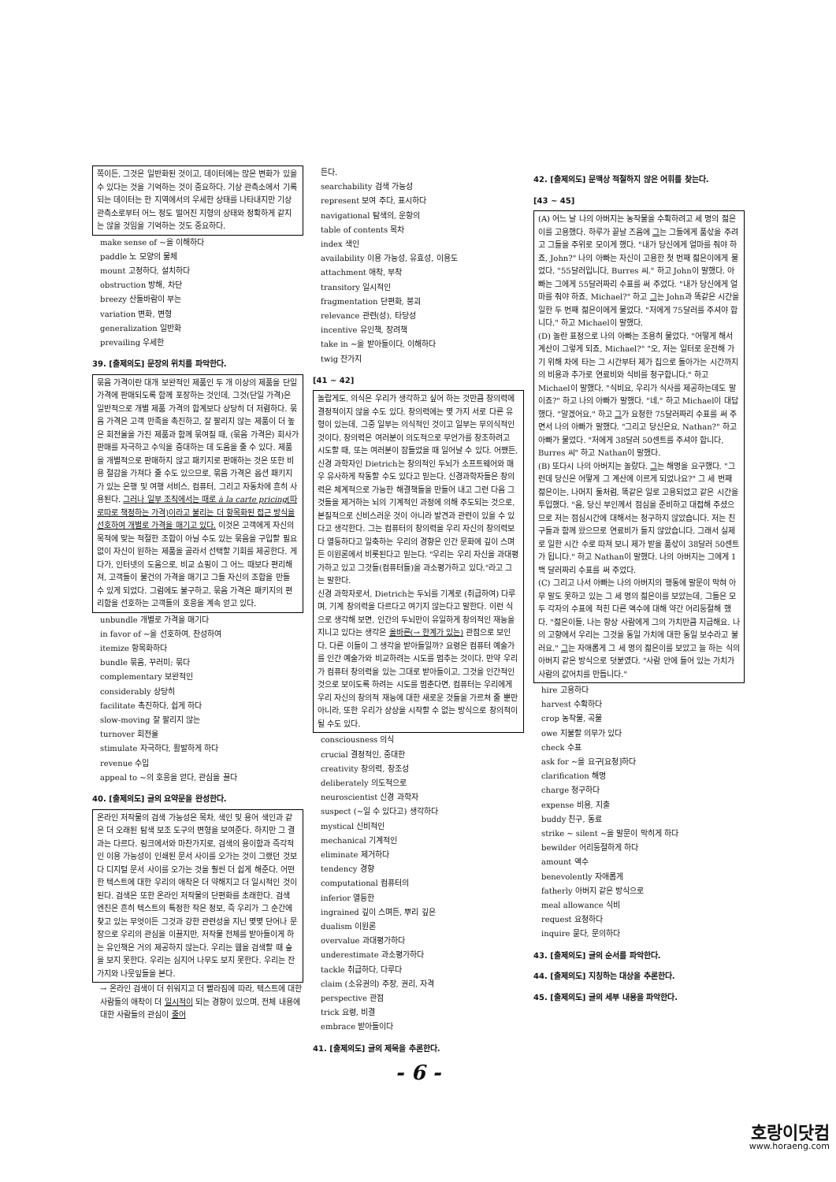쪽이든, 그것은 일반화된 것이고, 데이터에는 많은 변화가 있을 수 있다는 것을 기억하는 것이 중요하다. 기상 관측소에서 기록되는 데이터는 한 지역에서의 우세한 상태를 나타내지만 기상 관측소로부터 어느 정도 떨어진 지형의 상태와 정확하게 같지는 않을 것임을 기억하는 것도 중요하다.
make sense of ~을 이해하다
paddle 노 모양의 물체
mount 고정하다, 설치하다
obstruction 방해, 차단
breezy 산들바람이 부는
variation 변화, 변형
generalization 일반화
prevailing 우세한
39. [출제의도] 문장의 위치를 파악한다.
묶음 가격이란 대개 보완적인 제품인 두 개 이상의 제품을 단일 가격에 판매되도록 함께 포장하는 것인데, 그것(단일 가격)은 일반적으로 개별 제품 가격의 합계보다 상당히 더 저렴하다. 묶음 가격은 고객 만족을 촉진하고, 잘 팔리지 않는 제품이 더 높은 회전율을 가진 제품과 함께 묶여질 때, (묶음 가격은) 회사가 판매를 자극하고 수익을 증대하는 데 도움을 줄 수 있다. 제품을 개별적으로 판매하지 않고 패키지로 판매하는 것은 또한 비용 절감을 가져다 줄 수도 있으므로, 묶음 가격은 옵션 패키지가 있는 은행 및 여행 서비스, 컴퓨터, 그리고 자동차에 흔히 사용된다. 그러나 일부 조직에서는 때로 à la carte pricing(따로따로 책정하는 가격)이라고 불리는 더 항목화된 접근 방식을 선호하여 개별로 가격을 매기고 있다. 이것은 고객에게 자신의 목적에 맞는 적절한 조합이 아닐 수도 있는 묶음을 구입할 필요 없이 자신이 원하는 제품을 골라서 선택할 기회를 제공한다. 게다가, 인터넷의 도움으로, 비교 쇼핑이 그 어느 때보다 편리해져, 고객들이 물건의 가격을 매기고 그들 자신의 조합을 만들 수 있게 되었다. 그럼에도 불구하고, 묶음 가격은 패키지의 편리함을 선호하는 고객들의 호응을 계속 얻고 있다.
unbundle 개별로 가격을 매기다
in favor of ~을 선호하여, 찬성하여
itemize 항목화하다
bundle 묶음, 꾸러미; 묶다
complementary 보완적인
considerably 상당히
facilitate 촉진하다, 쉽게 하다
slow-moving 잘 팔리지 않는
turnover 회전율
stimulate 자극하다, 활발하게 하다
revenue 수입
appeal to ~의 호응을 얻다, 관심을 끌다
40. [출제의도] 글의 요약문을 완성한다.
온라인 저작물의 검색 가능성은 목차, 색인 및 용어 색인과 같은 더 오래된 탐색 보조 도구의 변형을 보여준다. 하지만 그 결과는 다르다. 링크에서와 마찬가지로, 검색의 용이함과 즉각적인 이용 가능성이 인쇄된 문서 사이를 오가는 것이 그랬던 것보다 디지털 문서 사이를 오가는 것을 훨씬 더 쉽게 해준다. 어떤 한 텍스트에 대한 우리의 애착은 더 약해지고 더 일시적인 것이 된다. 검색은 또한 온라인 저작물의 단편화를 초래한다. 검색 엔진은 흔히 텍스트의 특정한 작은 정보, 즉 우리가 그 순간에 찾고 있는 무엇이든 그것과 강한 관련성을 지닌 몇몇 단어나 문장으로 우리의 관심을 이끌지만, 저작물 전체를 받아들이게 하는 유인책은 거의 제공하지 않는다. 우리는 웹을 검색할 때 숲을 보지 못한다. 우리는 심지어 나무도 보지 못한다. 우리는 잔가지와 나뭇잎들을 본다.
→ 온라인 검색이 더 쉬워지고 더 빨라짐에 따라, 텍스트에 대한 사람들의 애착이 더 일시적이 되는 경향이 있으며, 전체 내용에 대한 사람들의 관심이 줄어
든다.
searchability 검색 가능성
represent 보여 주다, 표시하다
navigational 탐색의, 운항의
table of contents 목차
index 색인
availability 이용 가능성, 유효성, 이용도
attachment 애착, 부착
transitory 일시적인
fragmentation 단편화, 붕괴
relevance 관련(성), 타당성
incentive 유인책, 장려책
take in ~을 받아들이다, 이해하다
twig 잔가지
[41 ~ 42]
놀랍게도, 의식은 우리가 생각하고 싶어 하는 것만큼 창의력에 결정적이지 않을 수도 있다. 창의력에는 몇 가지 서로 다른 유형이 있는데, 그중 일부는 의식적인 것이고 일부는 무의식적인 것이다. 창의력은 여러분이 의도적으로 무언가를 창조하려고 시도할 때, 또는 여러분이 잠들었을 때 일어날 수 있다. 어쨌든, 신경 과학자인 Dietrich는 창의적인 두뇌가 소프트웨어와 매우 유사하게 작동할 수도 있다고 믿는다. 신경과학자들은 창의력은 체계적으로 가능한 해결책들을 만들어 내고 그런 다음 그것들을 제거하는 뇌의 기계적인 과정에 의해 주도되는 것으로, 본질적으로 신비스러운 것이 아니라 발견과 관련이 있을 수 있다고 생각한다. 그는 컴퓨터의 창의력을 우리 자신의 창의력보다 열등하다고 일축하는 우리의 경향은 인간 문화에 깊이 스며든 이원론에서 비롯된다고 믿는다. "우리는 우리 자신을 과대평가하고 있고 그것들(컴퓨터들)을 과소평가하고 있다."라고 그는 말한다.
신경 과학자로서, Dietrich는 두뇌를 기계로 (취급하여) 다루며, 기계 창의력을 다르다고 여기지 않는다고 말한다. 이런 식으로 생각해 보면, 인간의 두뇌만이 유일하게 창의적인 재능을 지니고 있다는 생각은 올바른(→ 한계가 있는) 관점으로 보인다. 다른 이들이 그 생각을 받아들일까? 요령은 컴퓨터 예술가를 인간 예술가와 비교하려는 시도를 멈추는 것이다. 만약 우리가 컴퓨터 창의력을 있는 그대로 받아들이고, 그것을 인간적인 것으로 보이도록 하려는 시도를 멈춘다면, 컴퓨터는 우리에게 우리 자신의 창의적 재능에 대한 새로운 것들을 가르쳐 줄 뿐만 아니라, 또한 우리가 상상을 시작할 수 없는 방식으로 창의적이 될 수도 있다.
consciousness 의식
crucial 결정적인, 중대한
creativity 창의력, 창조성
deliberately 의도적으로
neuroscientist 신경 과학자
suspect (~일 수 있다고) 생각하다
mystical 신비적인
mechanical 기계적인
eliminate 제거하다
tendency 경향
computational 컴퓨터의
inferior 열등한
ingrained 깊이 스며든, 뿌리 깊은
dualism 이원론
overvalue 과대평가하다
underestimate 과소평가하다
tackle 취급하다, 다루다
claim (소유권의) 주장, 권리, 자격
perspective 관점
trick 요령, 비결
embrace 받아들이다
41. [출제의도] 글의 제목을 추론한다.
42. [출제의도] 문맥상 적절하지 않은 어휘를 찾는다.
[43 ~ 45]
(A) 어느 날 나의 아버지는 농작물을 수확하려고 세 명의 젊은이를 고용했다. 하루가 끝날 즈음에 그는 그들에게 품삯을 주려고 그들을 주위로 모이게 했다. "내가 당신에게 얼마를 줘야 하죠, John?" 나의 아빠는 자신이 고용한 첫 번째 젊은이에게 물었다. "55달러입니다, Burres 씨." 하고 John이 말했다. 아빠는 그에게 55달러짜리 수표를 써 주었다. "내가 당신에게 얼마를 줘야 하죠, Michael?" 하고 그는 John과 똑같은 시간을 일한 두 번째 젊은이에게 물었다. "저에게 75달러를 주셔야 합니다." 하고 Michael이 말했다.
(D) 놀란 표정으로 나의 아빠는 조용히 물었다. "어떻게 해서 계산이 그렇게 되죠, Michael?" "오, 저는 일터로 운전해 가기 위해 차에 타는 그 시간부터 제가 집으로 돌아가는 시간까지의 비용과 추가로 연료비와 식비를 청구합니다." 하고 Michael이 말했다. "식비요, 우리가 식사를 제공하는데도 말이죠?" 하고 나의 아빠가 말했다. "네." 하고 Michael이 대답했다. "알겠어요." 하고 그가 요청한 75달러짜리 수표를 써 주면서 나의 아빠가 말했다. "그리고 당신은요, Nathan?" 하고 아빠가 물었다. "저에게 38달러 50센트를 주셔야 합니다, Burres 씨" 하고 Nathan이 말했다.
(B) 또다시 나의 아버지는 놀랐다. 그는 해명을 요구했다. "그런데 당신은 어떻게 그 계산에 이르게 되었나요?" 그 세 번째 젊은이는, 나머지 둘처럼, 똑같은 일로 고용되었고 같은 시간을 투입했다. "음, 당신 부인께서 점심을 준비하고 대접해 주셨으므로 저는 점심시간에 대해서는 청구하지 않았습니다. 저는 친구들과 함께 왔으므로 연료비가 들지 않았습니다. 그래서 실제로 일한 시간 수로 따져 보니 제가 받을 품삯이 38달러 50센트가 됩니다." 하고 Nathan이 말했다. 나의 아버지는 그에게 1백 달러짜리 수표를 써 주었다.
(C) 그리고 나서 아빠는 나의 아버지의 행동에 말문이 막혀 아무 말도 못하고 있는 그 세 명의 젊은이를 보았는데, 그들은 모두 각자의 수표에 적힌 다른 액수에 대해 약간 어리둥절해 했다. "젊은이들, 나는 항상 사람에게 그의 가치만큼 지급해요. 나의 고향에서 우리는 그것을 동일 가치에 대한 동일 보수라고 불러요." 그는 자애롭게 그 세 명의 젊은이를 보았고 늘 하는 식의 아버지 같은 방식으로 덧붙였다. "사람 안에 들어 있는 가치가 사람의 값어치를 만듭니다."
hire 고용하다
harvest 수확하다
crop 농작물, 곡물
owe 지불할 의무가 있다
check 수표
ask for ~을 요구[요청]하다
clarification 해명
charge 청구하다
expense 비용, 지출
buddy 친구, 동료
strike ~ silent ~을 말문이 막히게 하다
bewilder 어리둥절하게 하다
amount 액수
benevolently 자애롭게
fatherly 아버지 같은 방식으로
meal allowance 식비
request 요청하다
inquire 묻다, 문의하다
43. [출제의도] 글의 순서를 파악한다.
44. [출제의도] 지칭하는 대상을 추론한다.
45. [출제의도] 글의 세부 내용을 파악한다.
- 6 -
호랑이닷컴
www.horaeng.com